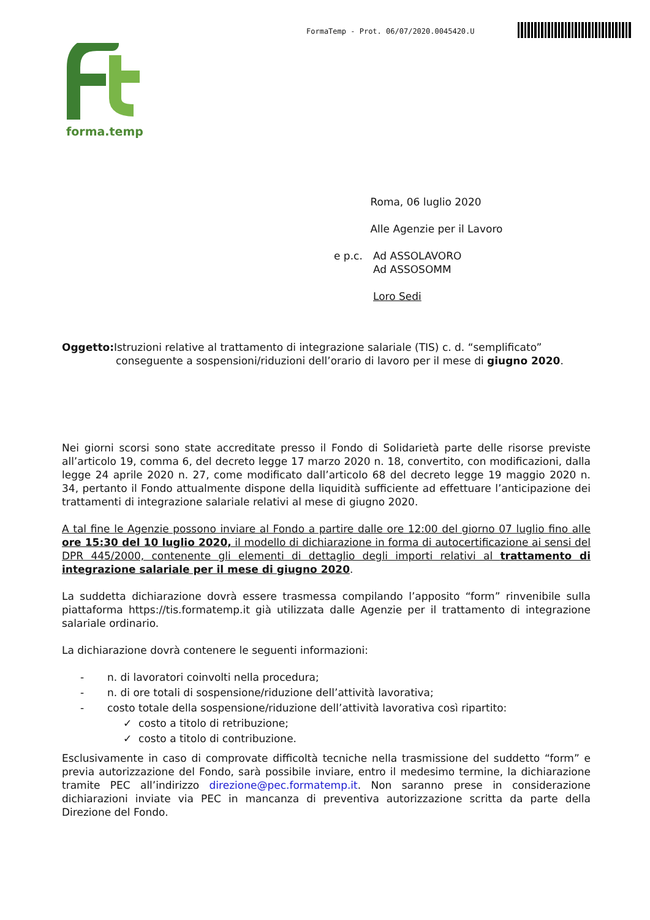FormaTemp - Prot. 06/07/2020.0045420.U
forma.temp
Roma, 06 luglio 2020
Alle Agenzie per il Lavoro
e p.c. Ad ASSOLAVORO
Ad ASSOSOMM
Loro Sedi
Oggetto: Istruzioni relative al trattamento di integrazione salariale (TIS) c. d. “semplificato”
conseguente a sospensioni/riduzioni dell’orario di lavoro per il mese di giugno 2020.
Nei giorni scorsi sono state accreditate presso il Fondo di Solidarietà parte delle risorse previste all’articolo 19, comma 6, del decreto legge 17 marzo 2020 n. 18, convertito, con modificazioni, dalla legge 24 aprile 2020 n. 27, come modificato dall’articolo 68 del decreto legge 19 maggio 2020 n. 34, pertanto il Fondo attualmente dispone della liquidità sufficiente ad effettuare l’anticipazione dei trattamenti di integrazione salariale relativi al mese di giugno 2020.
A tal fine le Agenzie possono inviare al Fondo a partire dalle ore 12:00 del giorno 07 luglio fino alle ore 15:30 del 10 luglio 2020, il modello di dichiarazione in forma di autocertificazione ai sensi del DPR 445/2000, contenente gli elementi di dettaglio degli importi relativi al trattamento di integrazione salariale per il mese di giugno 2020.
La suddetta dichiarazione dovrà essere trasmessa compilando l’apposito “form” rinvenibile sulla piattaforma https://tis.formatemp.it già utilizzata dalle Agenzie per il trattamento di integrazione salariale ordinario.
La dichiarazione dovrà contenere le seguenti informazioni:
- n. di lavoratori coinvolti nella procedura;
- n. di ore totali di sospensione/riduzione dell’attività lavorativa;
- costo totale della sospensione/riduzione dell’attività lavorativa così ripartito:
✓ costo a titolo di retribuzione;
✓ costo a titolo di contribuzione.
Esclusivamente in caso di comprovate difficoltà tecniche nella trasmissione del suddetto “form” e previa autorizzazione del Fondo, sarà possibile inviare, entro il medesimo termine, la dichiarazione tramite PEC all’indirizzo direzione@pec.formatemp.it. Non saranno prese in considerazione dichiarazioni inviate via PEC in mancanza di preventiva autorizzazione scritta da parte della Direzione del Fondo.